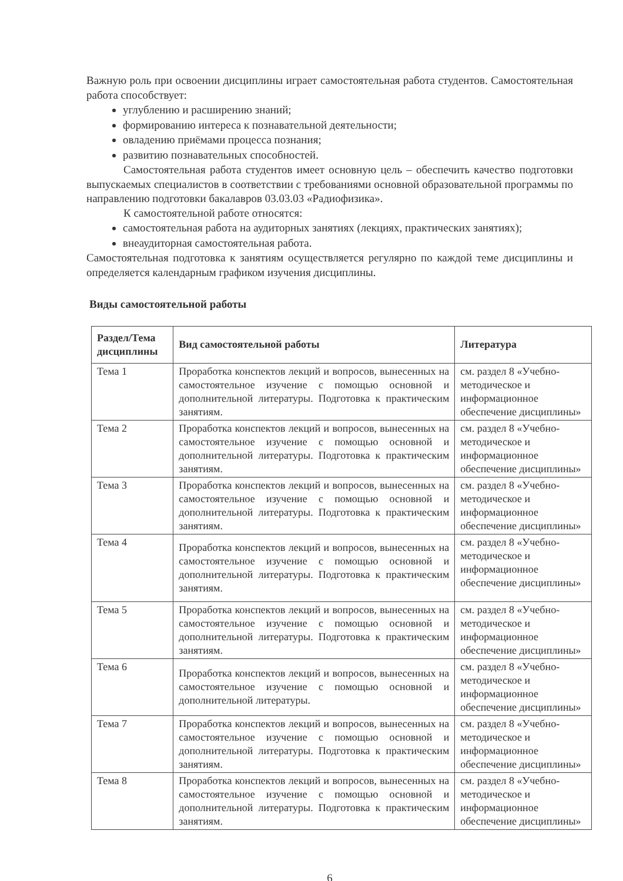Важную роль при освоении дисциплины играет самостоятельная работа студентов. Самостоятельная работа способствует:
углублению и расширению знаний;
формированию интереса к познавательной деятельности;
овладению приёмами процесса познания;
развитию познавательных способностей.
Самостоятельная работа студентов имеет основную цель – обеспечить качество подготовки выпускаемых специалистов в соответствии с требованиями основной образовательной программы по направлению подготовки бакалавров 03.03.03 «Радиофизика».
К самостоятельной работе относятся:
самостоятельная работа на аудиторных занятиях (лекциях, практических занятиях);
внеаудиторная самостоятельная работа.
Самостоятельная подготовка к занятиям осуществляется регулярно по каждой теме дисциплины и определяется календарным графиком изучения дисциплины.
Виды самостоятельной работы
| Раздел/Тема дисциплины | Вид самостоятельной работы | Литература |
| --- | --- | --- |
| Тема 1 | Проработка конспектов лекций и вопросов, вынесенных на самостоятельное изучение с помощью основной и дополнительной литературы. Подготовка к практическим занятиям. | см. раздел 8 «Учебно-методическое и информационное обеспечение дисциплины» |
| Тема 2 | Проработка конспектов лекций и вопросов, вынесенных на самостоятельное изучение с помощью основной и дополнительной литературы. Подготовка к практическим занятиям. | см. раздел 8 «Учебно-методическое и информационное обеспечение дисциплины» |
| Тема 3 | Проработка конспектов лекций и вопросов, вынесенных на самостоятельное изучение с помощью основной и дополнительной литературы. Подготовка к практическим занятиям. | см. раздел 8 «Учебно-методическое и информационное обеспечение дисциплины» |
| Тема 4 | Проработка конспектов лекций и вопросов, вынесенных на самостоятельное изучение с помощью основной и дополнительной литературы. Подготовка к практическим занятиям. | см. раздел 8 «Учебно-методическое и информационное обеспечение дисциплины» |
| Тема 5 | Проработка конспектов лекций и вопросов, вынесенных на самостоятельное изучение с помощью основной и дополнительной литературы. Подготовка к практическим занятиям. | см. раздел 8 «Учебно-методическое и информационное обеспечение дисциплины» |
| Тема 6 | Проработка конспектов лекций и вопросов, вынесенных на самостоятельное изучение с помощью основной и дополнительной литературы. | см. раздел 8 «Учебно-методическое и информационное обеспечение дисциплины» |
| Тема 7 | Проработка конспектов лекций и вопросов, вынесенных на самостоятельное изучение с помощью основной и дополнительной литературы. Подготовка к практическим занятиям. | см. раздел 8 «Учебно-методическое и информационное обеспечение дисциплины» |
| Тема 8 | Проработка конспектов лекций и вопросов, вынесенных на самостоятельное изучение с помощью основной и дополнительной литературы. Подготовка к практическим занятиям. | см. раздел 8 «Учебно-методическое и информационное обеспечение дисциплины» |
6